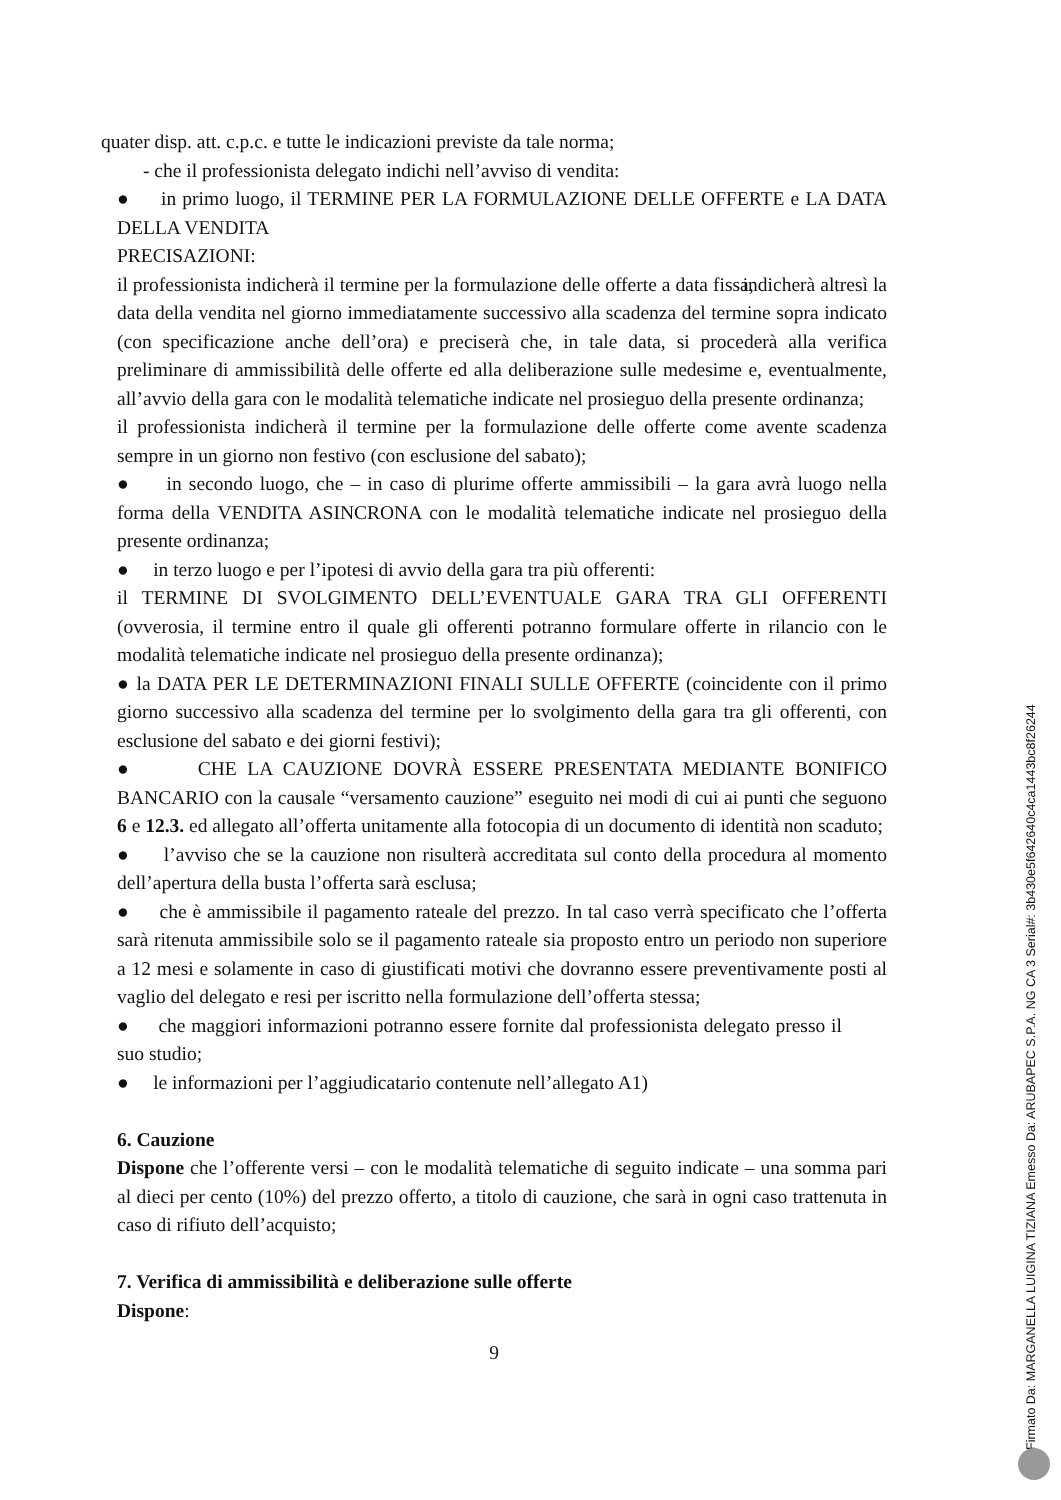quater disp. att. c.p.c. e tutte le indicazioni previste da tale norma;
- che il professionista delegato indichi nell’avviso di vendita:
● in primo luogo, il TERMINE PER LA FORMULAZIONE DELLE OFFERTE e LA DATA DELLA VENDITA
PRECISAZIONI:
il professionista indicherà il termine per la formulazione delle offerte a data fissa, indicherà altresì la data della vendita nel giorno immediatamente successivo alla scadenza del termine sopra indicato (con specificazione anche dell’ora) e preciserà che, in tale data, si procederà alla verifica preliminare di ammissibilità delle offerte ed alla deliberazione sulle medesime e, eventualmente, all’avvio della gara con le modalità telematiche indicate nel prosieguo della presente ordinanza;
il professionista indicherà il termine per la formulazione delle offerte come avente scadenza sempre in un giorno non festivo (con esclusione del sabato);
● in secondo luogo, che – in caso di plurime offerte ammissibili – la gara avrà luogo nella forma della VENDITA ASINCRONA con le modalità telematiche indicate nel prosieguo della presente ordinanza;
● in terzo luogo e per l’ipotesi di avvio della gara tra più offerenti:
il TERMINE DI SVOLGIMENTO DELL’EVENTUALE GARA TRA GLI OFFERENTI (ovverosia, il termine entro il quale gli offerenti potranno formulare offerte in rilancio con le modalità telematiche indicate nel prosieguo della presente ordinanza);
● la DATA PER LE DETERMINAZIONI FINALI SULLE OFFERTE (coincidente con il primo giorno successivo alla scadenza del termine per lo svolgimento della gara tra gli offerenti, con esclusione del sabato e dei giorni festivi);
● CHE LA CAUZIONE DOVRÀ ESSERE PRESENTATA MEDIANTE BONIFICO BANCARIO con la causale “versamento cauzione” eseguito nei modi di cui ai punti che seguono 6 e 12.3. ed allegato all’offerta unitamente alla fotocopia di un documento di identità non scaduto;
● l’avviso che se la cauzione non risulterà accreditata sul conto della procedura al momento dell’apertura della busta l’offerta sarà esclusa;
● che è ammissibile il pagamento rateale del prezzo. In tal caso verrà specificato che l’offerta sarà ritenuta ammissibile solo se il pagamento rateale sia proposto entro un periodo non superiore a 12 mesi e solamente in caso di giustificati motivi che dovranno essere preventivamente posti al vaglio del delegato e resi per iscritto nella formulazione dell’offerta stessa;
● che maggiori informazioni potranno essere fornite dal professionista delegato presso il suo studio;
● le informazioni per l’aggiudicatario contenute nell’allegato A1)
6. Cauzione
Dispone che l’offerente versi – con le modalità telematiche di seguito indicate – una somma pari al dieci per cento (10%) del prezzo offerto, a titolo di cauzione, che sarà in ogni caso trattenuta in caso di rifiuto dell’acquisto;
7. Verifica di ammissibilità e deliberazione sulle offerte
Dispone:
9
Firmato Da: MARGANELLA LUIGINA TIZIANA Emesso Da: ARUBAPEC S.P.A. NG CA 3 Serial#: 3b430e5f642640c4ca1443bc8f26244